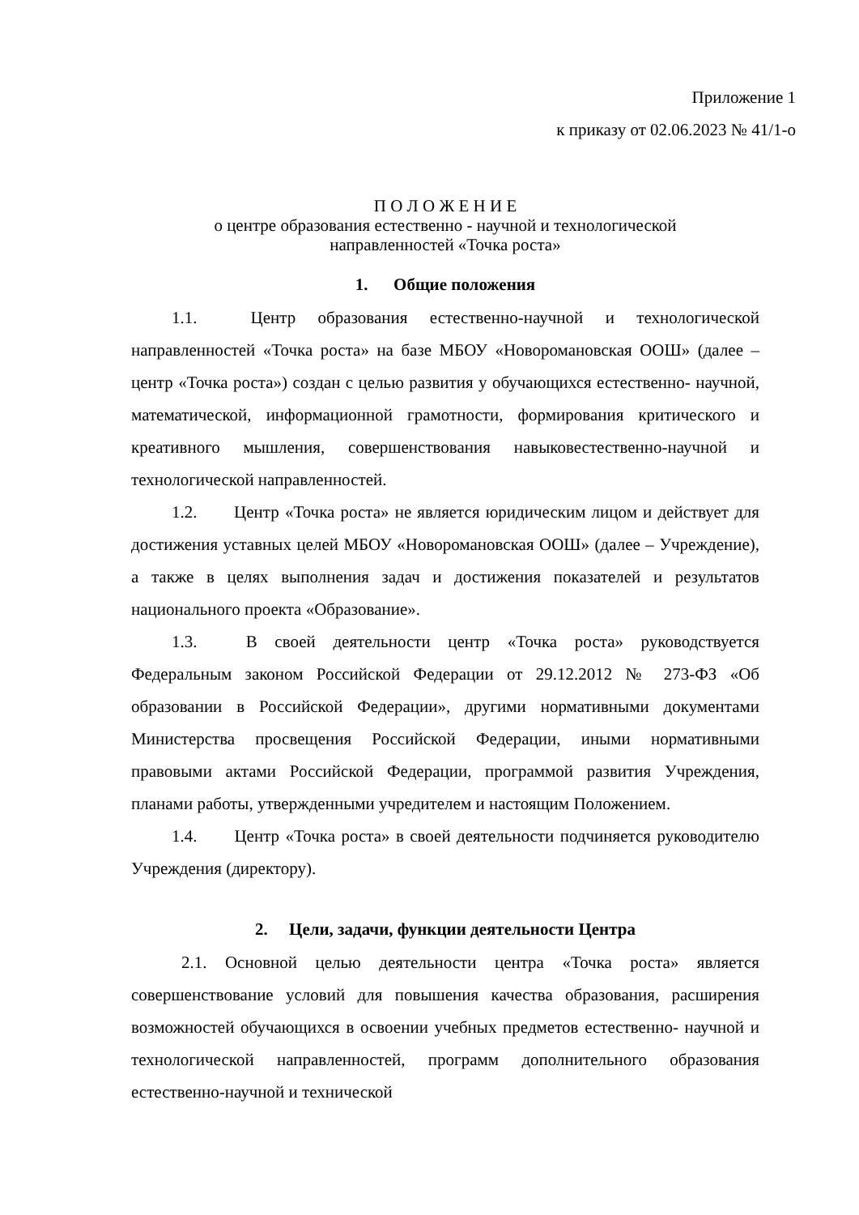Приложение 1
к приказу от 02.06.2023 № 41/1-о
П О Л О Ж Е Н И Е
о центре образования естественно - научной и технологической
направленностей «Точка роста»
1. Общие положения
1.1. Центр образования естественно-научной и технологической направленностей «Точка роста» на базе МБОУ «Новоромановская ООШ» (далее – центр «Точка роста») создан с целью развития у обучающихся естественно- научной, математической, информационной грамотности, формирования критического и креативного мышления, совершенствования навыковестественно-научной и технологической направленностей.
1.2. Центр «Точка роста» не является юридическим лицом и действует для достижения уставных целей МБОУ «Новоромановская ООШ» (далее – Учреждение), а также в целях выполнения задач и достижения показателей и результатов национального проекта «Образование».
1.3. В своей деятельности центр «Точка роста» руководствуется Федеральным законом Российской Федерации от 29.12.2012 № 273-ФЗ «Об образовании в Российской Федерации», другими нормативными документами Министерства просвещения Российской Федерации, иными нормативными правовыми актами Российской Федерации, программой развития Учреждения, планами работы, утвержденными учредителем и настоящим Положением.
1.4. Центр «Точка роста» в своей деятельности подчиняется руководителю Учреждения (директору).
2. Цели, задачи, функции деятельности Центра
2.1. Основной целью деятельности центра «Точка роста» является совершенствование условий для повышения качества образования, расширения возможностей обучающихся в освоении учебных предметов естественно- научной и технологической направленностей, программ дополнительного образования естественно-научной и технической